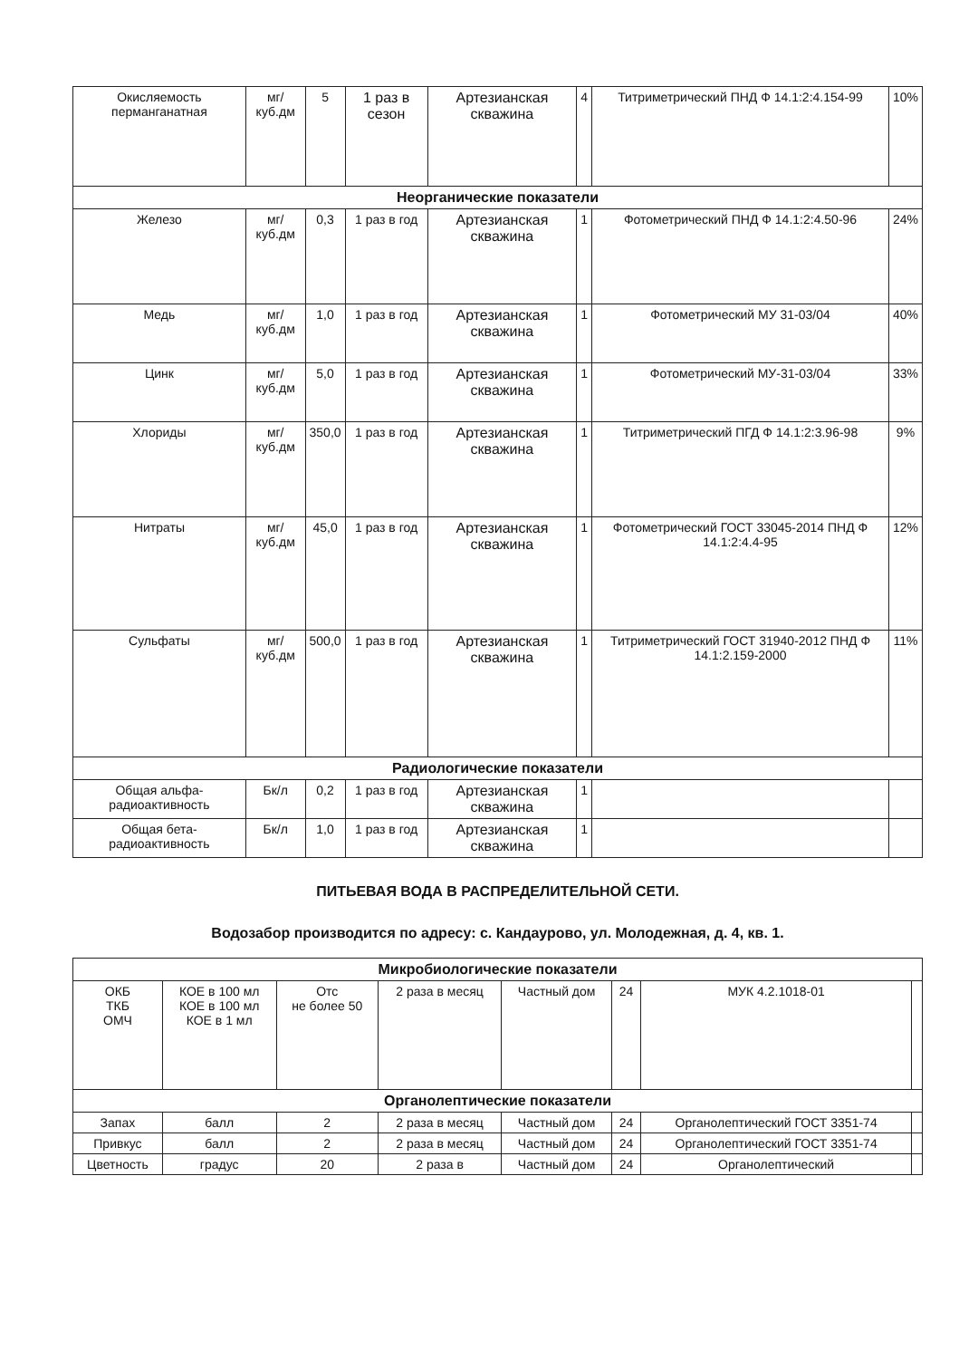| Окисляемость перманганатная | мг/куб.дм | 5 | 1 раз в сезон | Артезианская скважина | 4 | Титриметрический ПНД Ф 14.1:2:4.154-99 | 10% |
| Неорганические показатели | | | | | | | |
| Железо | мг/куб.дм | 0,3 | 1 раз в год | Артезианская скважина | 1 | Фотометрический ПНД Ф 14.1:2:4.50-96 | 24% |
| Медь | мг/куб.дм | 1,0 | 1 раз в год | Артезианская скважина | 1 | Фотометрический МУ 31-03/04 | 40% |
| Цинк | мг/куб.дм | 5,0 | 1 раз в год | Артезианская скважина | 1 | Фотометрический МУ-31-03/04 | 33% |
| Хлориды | мг/куб.дм | 350,0 | 1 раз в год | Артезианская скважина | 1 | Титриметрический ПГД Ф 14.1:2:3.96-98 | 9% |
| Нитраты | мг/куб.дм | 45,0 | 1 раз в год | Артезианская скважина | 1 | Фотометрический ГОСТ 33045-2014 ПНД Ф 14.1:2:4.4-95 | 12% |
| Сульфаты | мг/куб.дм | 500,0 | 1 раз в год | Артезианская скважина | 1 | Титриметрический ГОСТ 31940-2012 ПНД Ф 14.1:2.159-2000 | 11% |
| Радиологические показатели | | | | | | | |
| Общая альфа-радиоактивность | Бк/л | 0,2 | 1 раз в год | Артезианская скважина | 1 | | |
| Общая бета-радиоактивность | Бк/л | 1,0 | 1 раз в год | Артезианская скважина | 1 | | |
ПИТЬЕВАЯ ВОДА В РАСПРЕДЕЛИТЕЛЬНОЙ СЕТИ.
Водозабор производится по адресу: с. Кандаурово, ул. Молодежная, д. 4, кв. 1.
| Микробиологические показатели | | | | | | | |
| --- | --- | --- | --- | --- | --- | --- | --- |
| ОКБ ТКБ ОМЧ | КОЕ в 100 мл КОЕ в 100 мл КОЕ в 1 мл | Отс не более 50 | 2 раза в месяц | Частный дом | 24 | МУК 4.2.1018-01 | |
| Органолептические показатели | | | | | | | |
| Запах | балл | 2 | 2 раза в месяц | Частный дом | 24 | Органолептический ГОСТ 3351-74 | |
| Привкус | балл | 2 | 2 раза в месяц | Частный дом | 24 | Органолептический ГОСТ 3351-74 | |
| Цветность | градус | 20 | 2 раза в | Частный дом | 24 | Органолептический | |